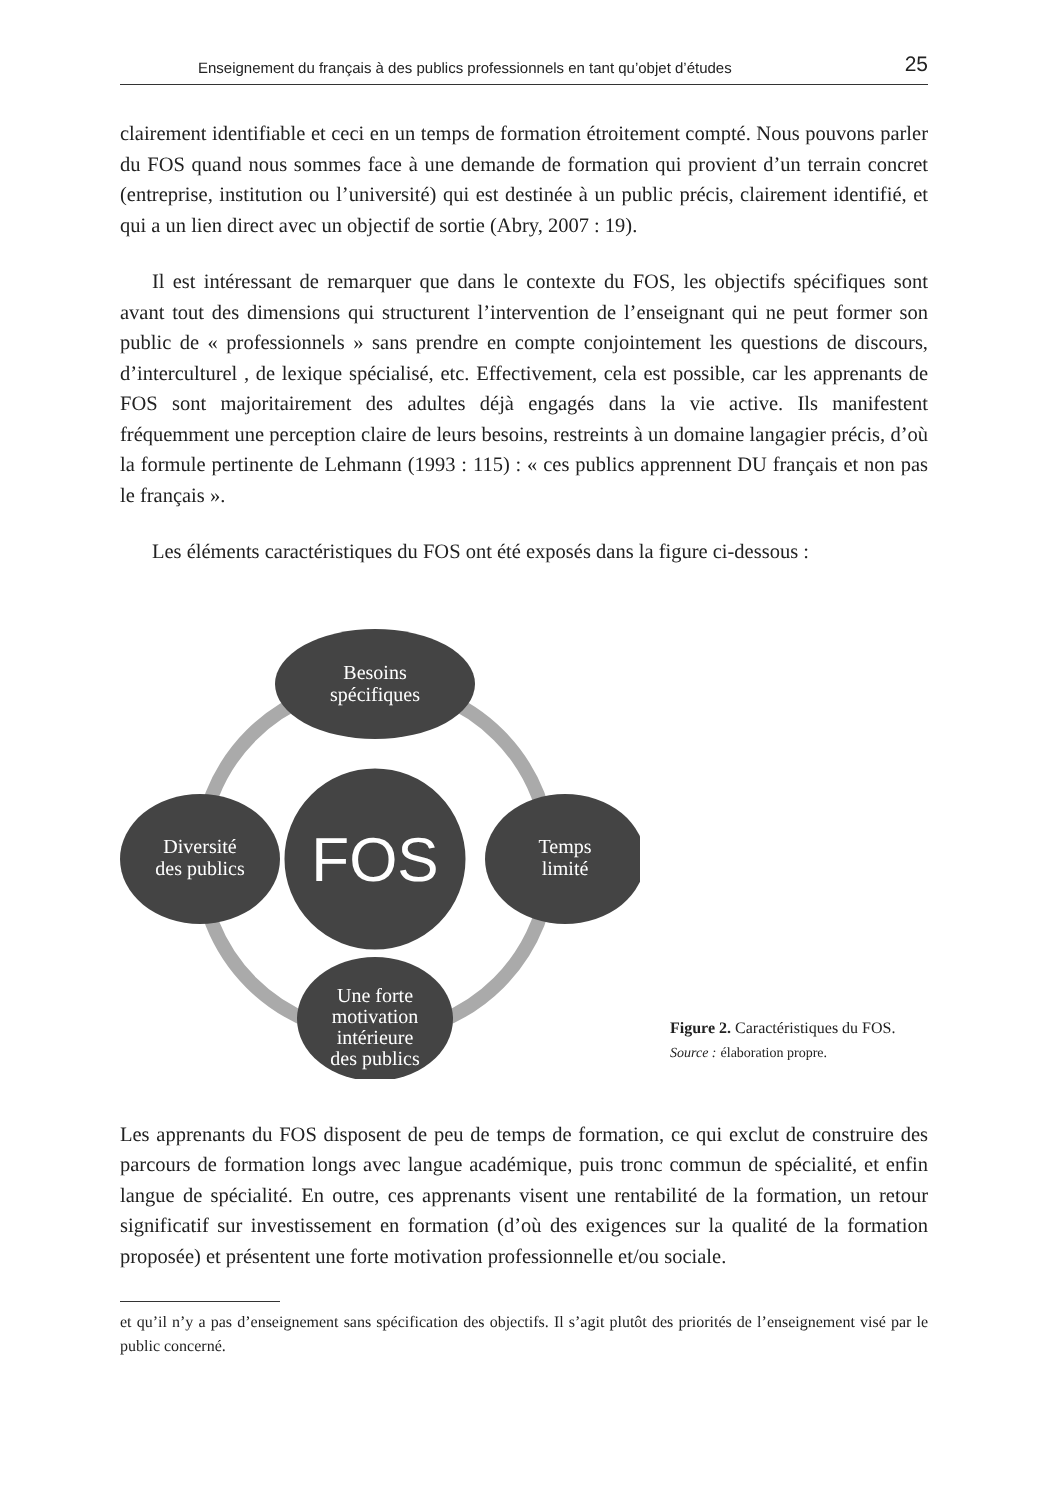Enseignement du français à des publics professionnels en tant qu’objet d’études 25
clairement identifiable et ceci en un temps de formation étroitement compté. Nous pouvons parler du FOS quand nous sommes face à une demande de formation qui provient d’un terrain concret (entreprise, institution ou l’université) qui est destinée à un public précis, clairement identifié, et qui a un lien direct avec un objectif de sortie (Abry, 2007 : 19).
Il est intéressant de remarquer que dans le contexte du FOS, les objectifs spécifiques sont avant tout des dimensions qui structurent l’intervention de l’enseignant qui ne peut former son public de « professionnels » sans prendre en compte conjointement les questions de discours, d’interculturel , de lexique spécialisé, etc. Effectivement, cela est possible, car les apprenants de FOS sont majoritairement des adultes déjà engagés dans la vie active. Ils manifestent fréquemment une perception claire de leurs besoins, restreints à un domaine langagier précis, d’où la formule pertinente de Lehmann (1993 : 115) : « ces publics apprennent DU français et non pas le français ».
Les éléments caractéristiques du FOS ont été exposés dans la figure ci-dessous :
Besoins
spécifiques
Temps
limité
Diversité
des publics
Une forte
motivation
intérieure
des publics
FOS
Figure 2. Caractéristiques du FOS.
Source : élaboration propre.
Les apprenants du FOS disposent de peu de temps de formation, ce qui exclut de construire des parcours de formation longs avec langue académique, puis tronc commun de spécialité, et enfin langue de spécialité. En outre, ces apprenants visent une rentabilité de la formation, un retour significatif sur investissement en formation (d’où des exigences sur la qualité de la formation proposée) et présentent une forte motivation professionnelle et/ou sociale.
et qu’il n’y a pas d’enseignement sans spécification des objectifs. Il s’agit plutôt des priorités de l’enseignement visé par le public concerné.